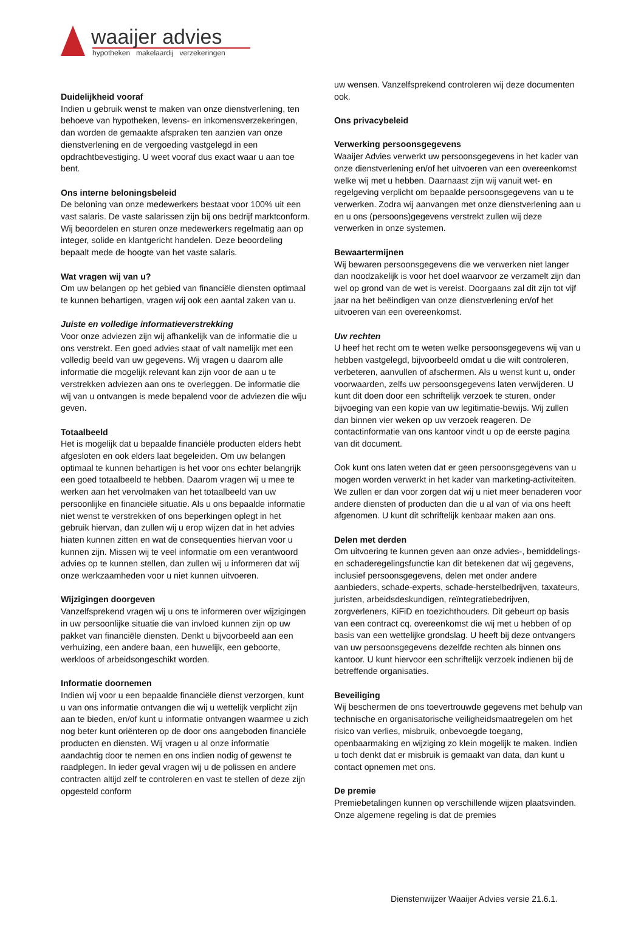waaijer advies
hypotheken makelaardij verzekeringen
Duidelijkheid vooraf
Indien u gebruik wenst te maken van onze dienstverlening, ten behoeve van hypotheken, levens- en inkomensverzekeringen, dan worden de gemaakte afspraken ten aanzien van onze dienstverlening en de vergoeding vastgelegd in een opdrachtbevestiging. U weet vooraf dus exact waar u aan toe bent.
Ons interne beloningsbeleid
De beloning van onze medewerkers bestaat voor 100% uit een vast salaris. De vaste salarissen zijn bij ons bedrijf marktconform. Wij beoordelen en sturen onze medewerkers regelmatig aan op integer, solide en klantgericht handelen. Deze beoordeling bepaalt mede de hoogte van het vaste salaris.
Wat vragen wij van u?
Om uw belangen op het gebied van financiële diensten optimaal te kunnen behartigen, vragen wij ook een aantal zaken van u.
Juiste en volledige informatieverstrekking
Voor onze adviezen zijn wij afhankelijk van de informatie die u ons verstrekt. Een goed advies staat of valt namelijk met een volledig beeld van uw gegevens. Wij vragen u daarom alle informatie die mogelijk relevant kan zijn voor de aan u te verstrekken adviezen aan ons te overleggen. De informatie die wij van u ontvangen is mede bepalend voor de adviezen die wiju geven.
Totaalbeeld
Het is mogelijk dat u bepaalde financiële producten elders hebt afgesloten en ook elders laat begeleiden. Om uw belangen optimaal te kunnen behartigen is het voor ons echter belangrijk een goed totaalbeeld te hebben. Daarom vragen wij u mee te werken aan het vervolmaken van het totaalbeeld van uw persoonlijke en financiële situatie. Als u ons bepaalde informatie niet wenst te verstrekken of ons beperkingen oplegt in het gebruik hiervan, dan zullen wij u erop wijzen dat in het advies hiaten kunnen zitten en wat de consequenties hiervan voor u kunnen zijn. Missen wij te veel informatie om een verantwoord advies op te kunnen stellen, dan zullen wij u informeren dat wij onze werkzaamheden voor u niet kunnen uitvoeren.
Wijzigingen doorgeven
Vanzelfsprekend vragen wij u ons te informeren over wijzigingen in uw persoonlijke situatie die van invloed kunnen zijn op uw pakket van financiële diensten. Denkt u bijvoorbeeld aan een verhuizing, een andere baan, een huwelijk, een geboorte, werkloos of arbeidsongeschikt worden.
Informatie doornemen
Indien wij voor u een bepaalde financiële dienst verzorgen, kunt u van ons informatie ontvangen die wij u wettelijk verplicht zijn aan te bieden, en/of kunt u informatie ontvangen waarmee u zich nog beter kunt oriënteren op de door ons aangeboden financiële producten en diensten. Wij vragen u al onze informatie aandachtig door te nemen en ons indien nodig of gewenst te raadplegen. In ieder geval vragen wij u de polissen en andere contracten altijd zelf te controleren en vast te stellen of deze zijn opgesteld conform
uw wensen. Vanzelfsprekend controleren wij deze documenten ook.
Ons privacybeleid
Verwerking persoonsgegevens
Waaijer Advies verwerkt uw persoonsgegevens in het kader van onze dienstverlening en/of het uitvoeren van een overeenkomst welke wij met u hebben. Daarnaast zijn wij vanuit wet- en regelgeving verplicht om bepaalde persoonsgegevens van u te verwerken. Zodra wij aanvangen met onze dienstverlening aan u en u ons (persoons)gegevens verstrekt zullen wij deze verwerken in onze systemen.
Bewaartermijnen
Wij bewaren persoonsgegevens die we verwerken niet langer dan noodzakelijk is voor het doel waarvoor ze verzamelt zijn dan wel op grond van de wet is vereist. Doorgaans zal dit zijn tot vijf jaar na het beëindigen van onze dienstverlening en/of het uitvoeren van een overeenkomst.
Uw rechten
U heef het recht om te weten welke persoonsgegevens wij van u hebben vastgelegd, bijvoorbeeld omdat u die wilt controleren, verbeteren, aanvullen of afschermen. Als u wenst kunt u, onder voorwaarden, zelfs uw persoonsgegevens laten verwijderen. U kunt dit doen door een schriftelijk verzoek te sturen, onder bijvoeging van een kopie van uw legitimatie-bewijs. Wij zullen dan binnen vier weken op uw verzoek reageren. De contactinformatie van ons kantoor vindt u op de eerste pagina van dit document.
Ook kunt ons laten weten dat er geen persoonsgegevens van u mogen worden verwerkt in het kader van marketing-activiteiten. We zullen er dan voor zorgen dat wij u niet meer benaderen voor andere diensten of producten dan die u al van of via ons heeft afgenomen. U kunt dit schriftelijk kenbaar maken aan ons.
Delen met derden
Om uitvoering te kunnen geven aan onze advies-, bemiddelings- en schaderegelingsfunctie kan dit betekenen dat wij gegevens, inclusief persoonsgegevens, delen met onder andere aanbieders, schade-experts, schade-herstelbedrijven, taxateurs, juristen, arbeidsdeskundigen, reïntegratiebedrijven, zorgverleners, KiFiD en toezichthouders. Dit gebeurt op basis van een contract cq. overeenkomst die wij met u hebben of op basis van een wettelijke grondslag. U heeft bij deze ontvangers van uw persoonsgegevens dezelfde rechten als binnen ons kantoor. U kunt hiervoor een schriftelijk verzoek indienen bij de betreffende organisaties.
Beveiliging
Wij beschermen de ons toevertrouwde gegevens met behulp van technische en organisatorische veiligheidsmaatregelen om het risico van verlies, misbruik, onbevoegde toegang, openbaarmaking en wijziging zo klein mogelijk te maken. Indien u toch denkt dat er misbruik is gemaakt van data, dan kunt u contact opnemen met ons.
De premie
Premiebetalingen kunnen op verschillende wijzen plaatsvinden. Onze algemene regeling is dat de premies
Dienstenwijzer Waaijer Advies versie 21.6.1.